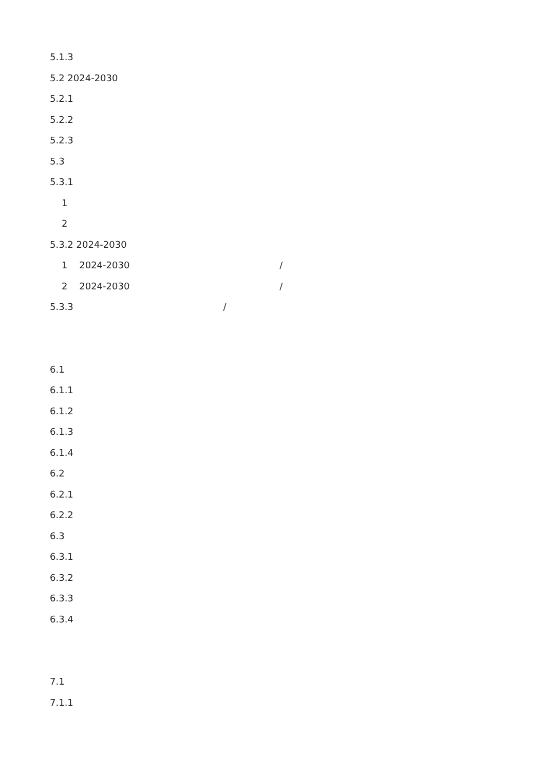5.1.3
5.2 2024-2030
5.2.1
5.2.2
5.2.3
5.3
5.3.1
1
2
5.3.2 2024-2030
1 2024-2030 /
2 2024-2030 /
5.3.3 /
6.1
6.1.1
6.1.2
6.1.3
6.1.4
6.2
6.2.1
6.2.2
6.3
6.3.1
6.3.2
6.3.3
6.3.4
7.1
7.1.1